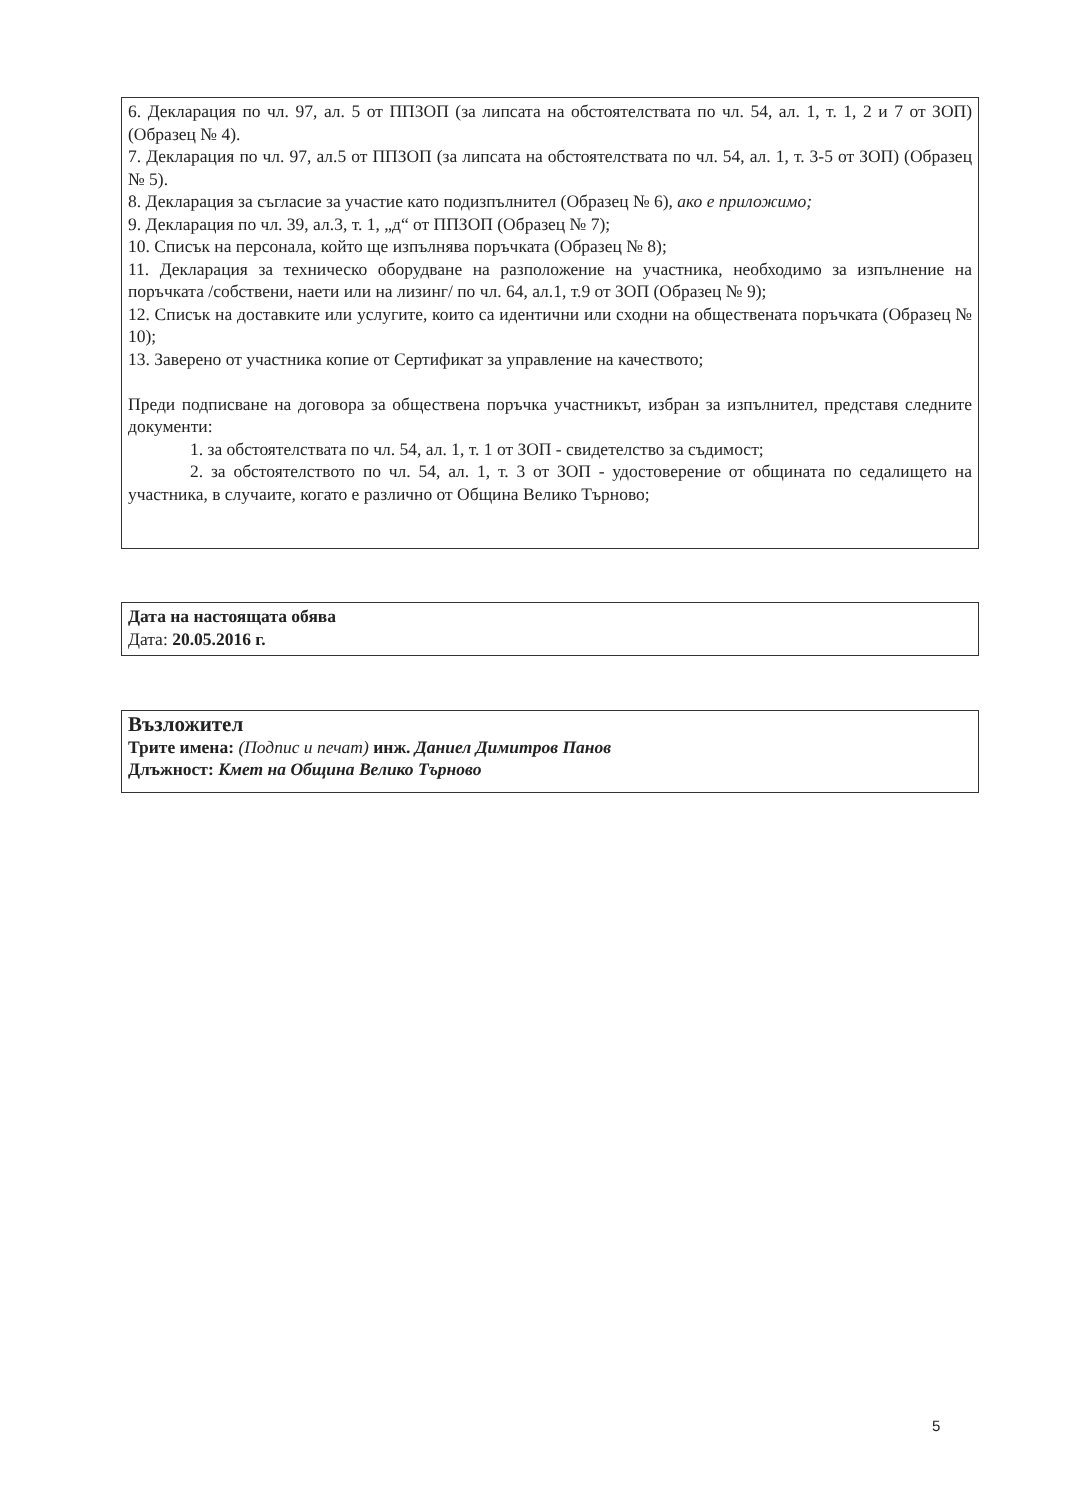6. Декларация по чл. 97, ал. 5 от ППЗОП (за липсата на обстоятелствата по чл. 54, ал. 1, т. 1, 2 и 7 от ЗОП) (Образец № 4).
7. Декларация по чл. 97, ал.5 от ППЗОП (за липсата на обстоятелствата по чл. 54, ал. 1, т. 3-5 от ЗОП) (Образец № 5).
8. Декларация за съгласие за участие като подизпълнител (Образец № 6), ако е приложимо;
9. Декларация по чл. 39, ал.3, т. 1, „д“ от ППЗОП (Образец № 7);
10. Списък на персонала, който ще изпълнява поръчката (Образец № 8);
11. Декларация за техническо оборудване на разположение на участника, необходимо за изпълнение на поръчката /собствени, наети или на лизинг/ по чл. 64, ал.1, т.9 от ЗОП (Образец № 9);
12. Списък на доставките или услугите, които са идентични или сходни на обществената поръчката (Образец № 10);
13. Заверено от участника копие от Сертификат за управление на качеството;
Преди подписване на договора за обществена поръчка участникът, избран за изпълнител, представя следните документи:
1. за обстоятелствата по чл. 54, ал. 1, т. 1 от ЗОП - свидетелство за съдимост;
2. за обстоятелството по чл. 54, ал. 1, т. 3 от ЗОП - удостоверение от общината по седалището на участника, в случаите, когато е различно от Община Велико Търново;
Дата на настоящата обява
Дата: 20.05.2016 г.
Възложител
Трите имена: (Подпис и печат) инж. Даниел Димитров Панов
Длъжност: Кмет на Община Велико Търново
5